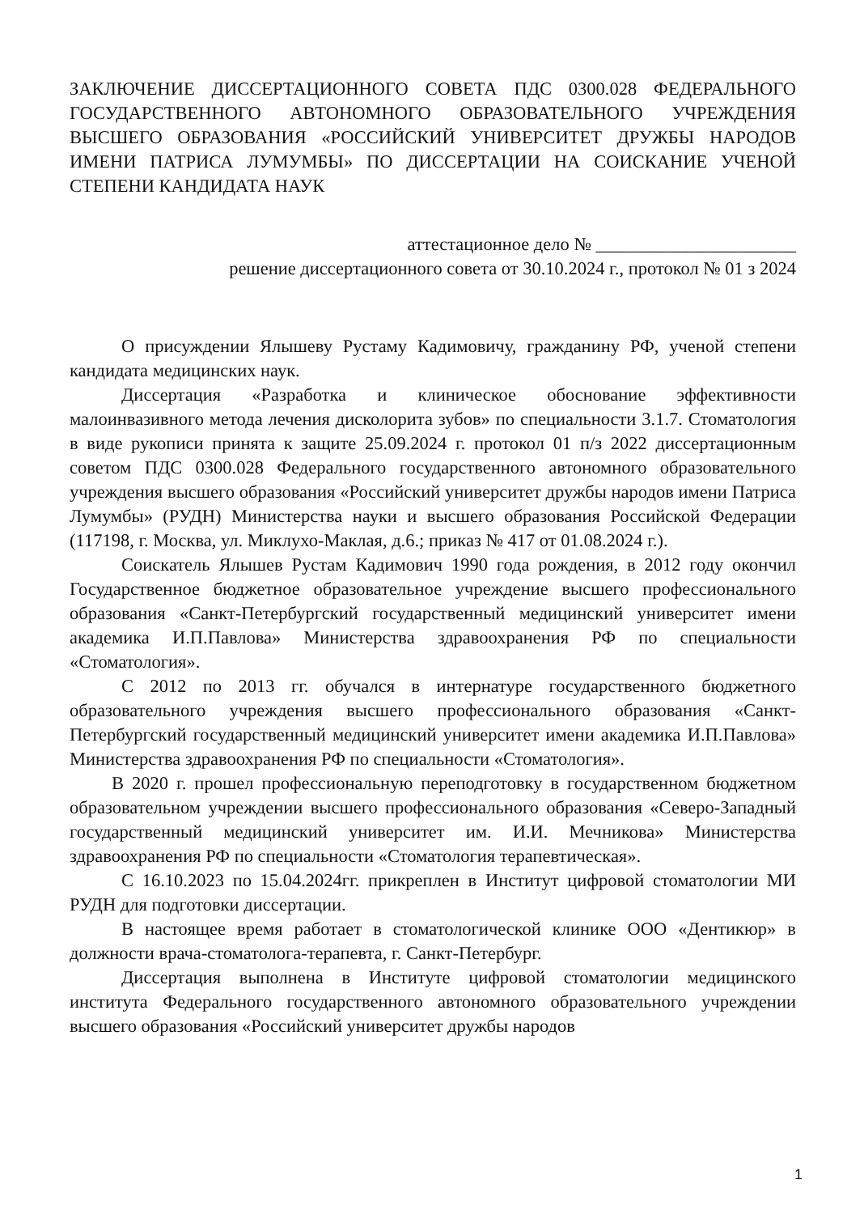ЗАКЛЮЧЕНИЕ ДИССЕРТАЦИОННОГО СОВЕТА ПДС 0300.028 ФЕДЕРАЛЬНОГО ГОСУДАРСТВЕННОГО АВТОНОМНОГО ОБРАЗОВАТЕЛЬНОГО УЧРЕЖДЕНИЯ ВЫСШЕГО ОБРАЗОВАНИЯ «РОССИЙСКИЙ УНИВЕРСИТЕТ ДРУЖБЫ НАРОДОВ ИМЕНИ ПАТРИСА ЛУМУМБЫ» ПО ДИССЕРТАЦИИ НА СОИСКАНИЕ УЧЕНОЙ СТЕПЕНИ КАНДИДАТА НАУК
аттестационное дело № ______________________
решение диссертационного совета от 30.10.2024 г., протокол № 01 з 2024
О присуждении Ялышеву Рустаму Кадимовичу, гражданину РФ, ученой степени кандидата медицинских наук.
Диссертация «Разработка и клиническое обоснование эффективности малоинвазивного метода лечения дисколорита зубов» по специальности 3.1.7. Стоматология в виде рукописи принята к защите 25.09.2024 г. протокол 01 п/з 2022 диссертационным советом ПДС 0300.028 Федерального государственного автономного образовательного учреждения высшего образования «Российский университет дружбы народов имени Патриса Лумумбы» (РУДН) Министерства науки и высшего образования Российской Федерации (117198, г. Москва, ул. Миклухо-Маклая, д.6.; приказ № 417 от 01.08.2024 г.).
Соискатель Ялышев Рустам Кадимович 1990 года рождения, в 2012 году окончил Государственное бюджетное образовательное учреждение высшего профессионального образования «Санкт-Петербургский государственный медицинский университет имени академика И.П.Павлова» Министерства здравоохранения РФ по специальности «Стоматология».
С 2012 по 2013 гг. обучался в интернатуре государственного бюджетного образовательного учреждения высшего профессионального образования «Санкт-Петербургский государственный медицинский университет имени академика И.П.Павлова» Министерства здравоохранения РФ по специальности «Стоматология».
В 2020 г. прошел профессиональную переподготовку в государственном бюджетном образовательном учреждении высшего профессионального образования «Северо-Западный государственный медицинский университет им. И.И. Мечникова» Министерства здравоохранения РФ по специальности «Стоматология терапевтическая».
С 16.10.2023 по 15.04.2024гг. прикреплен в Институт цифровой стоматологии МИ РУДН для подготовки диссертации.
В настоящее время работает в стоматологической клинике ООО «Дентикюр» в должности врача-стоматолога-терапевта, г. Санкт-Петербург.
Диссертация выполнена в Институте цифровой стоматологии медицинского института Федерального государственного автономного образовательного учреждении высшего образования «Российский университет дружбы народов
1